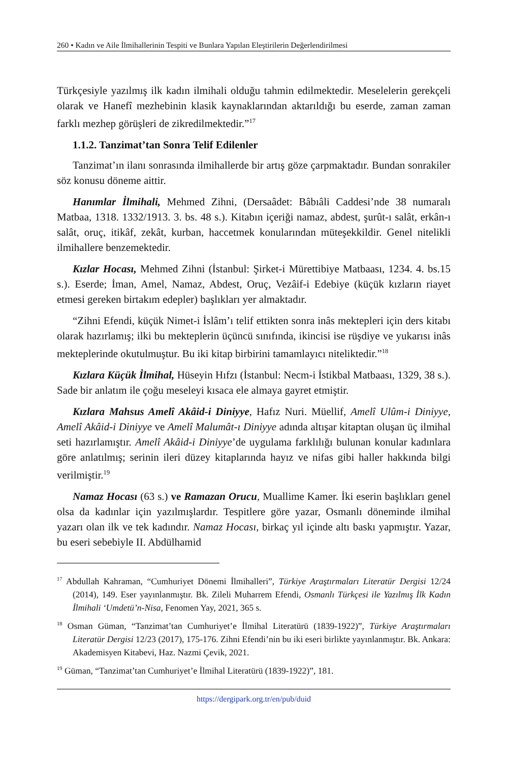260 • Kadın ve Aile İlmihallerinin Tespiti ve Bunlara Yapılan Eleştirilerin Değerlendirilmesi
Türkçesiyle yazılmış ilk kadın ilmihali olduğu tahmin edilmektedir. Meselelerin gerekçeli olarak ve Hanefî mezhebinin klasik kaynaklarından aktarıldığı bu eserde, zaman zaman farklı mezhep görüşleri de zikredilmektedir.”<sup>17</sup>
1.1.2. Tanzimat’tan Sonra Telif Edilenler
Tanzimat’ın ilanı sonrasında ilmihallerde bir artış göze çarpmaktadır. Bundan sonrakiler söz konusu döneme aittir.
Hanımlar İlmihali, Mehmed Zihni, (Dersaâdet: Bâbıâli Caddesi’nde 38 numaralı Matbaa, 1318. 1332/1913. 3. bs. 48 s.). Kitabın içeriği namaz, abdest, şurût-ı salât, erkân-ı salât, oruç, itikâf, zekât, kurban, haccetmek konularından müteşekkildir. Genel nitelikli ilmihallere benzemektedir.
Kızlar Hocası, Mehmed Zihni (İstanbul: Şirket-i Mürettibiye Matbaası, 1234. 4. bs.15 s.). Eserde; İman, Amel, Namaz, Abdest, Oruç, Vezâif-i Edebiye (küçük kızların riayet etmesi gereken birtakım edepler) başlıkları yer almaktadır.
“Zihni Efendi, küçük Nimet-i İslâm’ı telif ettikten sonra inâs mektepleri için ders kitabı olarak hazırlamış; ilki bu mekteplerin üçüncü sınıfında, ikincisi ise rüşdiye ve yukarısı inâs mekteplerinde okutulmuştur. Bu iki kitap birbirini tamamlayıcı niteliktedir.”<sup>18</sup>
Kızlara Küçük İlmihal, Hüseyin Hıfzı (İstanbul: Necm-i İstikbal Matbaası, 1329, 38 s.). Sade bir anlatım ile çoğu meseleyi kısaca ele almaya gayret etmiştir.
Kızlara Mahsus Amelî Akâid-i Diniyye, Hafız Nuri. Müellif, Amelî Ulûm-i Diniyye, Amelî Akâid-i Diniyye ve Amelî Malumât-ı Diniyye adında altışar kitaptan oluşan üç ilmihal seti hazırlamıştır. Amelî Akâid-i Diniyye’de uygulama farklılığı bulunan konular kadınlara göre anlatılmış; serinin ileri düzey kitaplarında hayız ve nifas gibi haller hakkında bilgi verilmiştir.<sup>19</sup>
Namaz Hocası (63 s.) ve Ramazan Orucu, Muallime Kamer. İki eserin başlıkları genel olsa da kadınlar için yazılmışlardır. Tespitlere göre yazar, Osmanlı döneminde ilmihal yazarı olan ilk ve tek kadındır. Namaz Hocası, birkaç yıl içinde altı baskı yapmıştır. Yazar, bu eseri sebebiyle II. Abdülhamid
<sup>17</sup> Abdullah Kahraman, “Cumhuriyet Dönemi İlmihalleri”, Türkiye Araştırmaları Literatür Dergisi 12/24 (2014), 149. Eser yayınlanmıştır. Bk. Zileli Muharrem Efendi, Osmanlı Türkçesi ile Yazılmış İlk Kadın İlmihali ‘Umdetü’n-Nisa, Fenomen Yay, 2021, 365 s.
<sup>18</sup> Osman Güman, “Tanzimat’tan Cumhuriyet’e İlmihal Literatürü (1839-1922)”, Türkiye Araştırmaları Literatür Dergisi 12/23 (2017), 175-176. Zihni Efendi’nin bu iki eseri birlikte yayınlanmıştır. Bk. Ankara: Akademisyen Kitabevi, Haz. Nazmi Çevik, 2021.
<sup>19</sup> Güman, “Tanzimat’tan Cumhuriyet’e İlmihal Literatürü (1839-1922)”, 181.
https://dergipark.org.tr/en/pub/duid